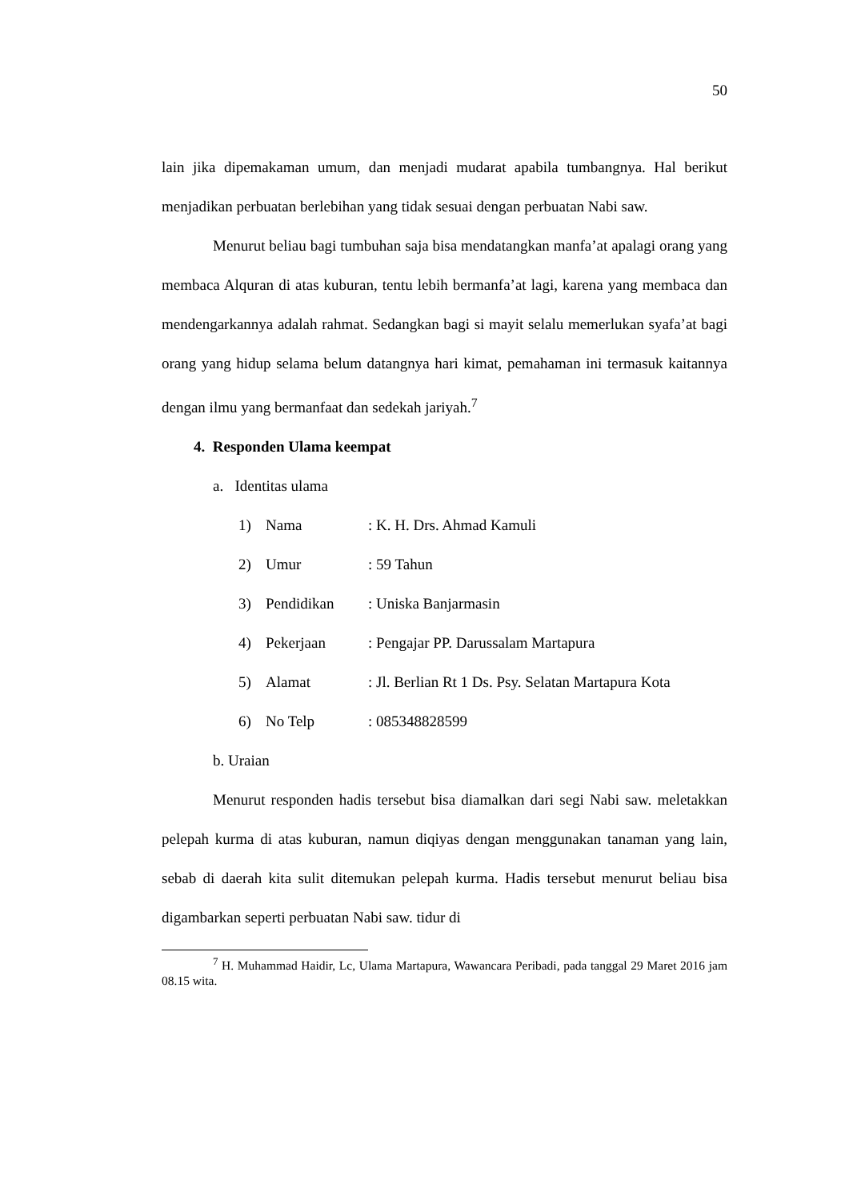50
lain jika dipemakaman umum, dan menjadi mudarat apabila tumbangnya. Hal berikut menjadikan perbuatan berlebihan yang tidak sesuai dengan perbuatan Nabi saw.
Menurut beliau bagi tumbuhan saja bisa mendatangkan manfa’at apalagi orang yang membaca Alquran di atas kuburan, tentu lebih bermanfa’at lagi, karena yang membaca dan mendengarkannya adalah rahmat. Sedangkan bagi si mayit selalu memerlukan syafa’at bagi orang yang hidup selama belum datangnya hari kimat, pemahaman ini termasuk kaitannya dengan ilmu yang bermanfaat dan sedekah jariyah.<sup>7</sup>
4. Responden Ulama keempat
a. Identitas ulama
1) Nama: K. H. Drs. Ahmad Kamuli
2) Umur: 59 Tahun
3) Pendidikan: Uniska Banjarmasin
4) Pekerjaan: Pengajar PP. Darussalam Martapura
5) Alamat: Jl. Berlian Rt 1 Ds. Psy. Selatan Martapura Kota
6) No Telp: 085348828599
b. Uraian
Menurut responden hadis tersebut bisa diamalkan dari segi Nabi saw. meletakkan pelepah kurma di atas kuburan, namun diqiyas dengan menggunakan tanaman yang lain, sebab di daerah kita sulit ditemukan pelepah kurma. Hadis tersebut menurut beliau bisa digambarkan seperti perbuatan Nabi saw. tidur di
<sup>7</sup> H. Muhammad Haidir, Lc, Ulama Martapura, Wawancara Peribadi, pada tanggal 29 Maret 2016 jam 08.15 wita.